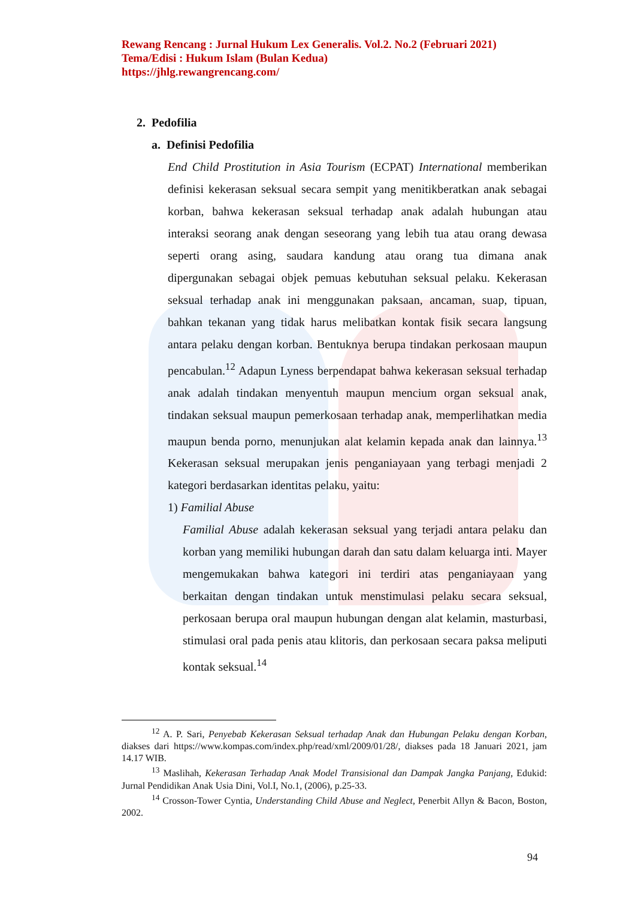Rewang Rencang : Jurnal Hukum Lex Generalis. Vol.2. No.2 (Februari 2021)
Tema/Edisi : Hukum Islam (Bulan Kedua)
https://jhlg.rewangrencang.com/
2. Pedofilia
a. Definisi Pedofilia
End Child Prostitution in Asia Tourism (ECPAT) International memberikan definisi kekerasan seksual secara sempit yang menitikberatkan anak sebagai korban, bahwa kekerasan seksual terhadap anak adalah hubungan atau interaksi seorang anak dengan seseorang yang lebih tua atau orang dewasa seperti orang asing, saudara kandung atau orang tua dimana anak dipergunakan sebagai objek pemuas kebutuhan seksual pelaku. Kekerasan seksual terhadap anak ini menggunakan paksaan, ancaman, suap, tipuan, bahkan tekanan yang tidak harus melibatkan kontak fisik secara langsung antara pelaku dengan korban. Bentuknya berupa tindakan perkosaan maupun pencabulan.<sup>12</sup> Adapun Lyness berpendapat bahwa kekerasan seksual terhadap anak adalah tindakan menyentuh maupun mencium organ seksual anak, tindakan seksual maupun pemerkosaan terhadap anak, memperlihatkan media maupun benda porno, menunjukan alat kelamin kepada anak dan lainnya.<sup>13</sup> Kekerasan seksual merupakan jenis penganiayaan yang terbagi menjadi 2 kategori berdasarkan identitas pelaku, yaitu:
1) Familial Abuse
Familial Abuse adalah kekerasan seksual yang terjadi antara pelaku dan korban yang memiliki hubungan darah dan satu dalam keluarga inti. Mayer mengemukakan bahwa kategori ini terdiri atas penganiayaan yang berkaitan dengan tindakan untuk menstimulasi pelaku secara seksual, perkosaan berupa oral maupun hubungan dengan alat kelamin, masturbasi, stimulasi oral pada penis atau klitoris, dan perkosaan secara paksa meliputi kontak seksual.<sup>14</sup>
<sup>12</sup> A. P. Sari, Penyebab Kekerasan Seksual terhadap Anak dan Hubungan Pelaku dengan Korban, diakses dari https://www.kompas.com/index.php/read/xml/2009/01/28/, diakses pada 18 Januari 2021, jam 14.17 WIB.
<sup>13</sup> Maslihah, Kekerasan Terhadap Anak Model Transisional dan Dampak Jangka Panjang, Edukid: Jurnal Pendidikan Anak Usia Dini, Vol.I, No.1, (2006), p.25-33.
<sup>14</sup> Crosson-Tower Cyntia, Understanding Child Abuse and Neglect, Penerbit Allyn & Bacon, Boston, 2002.
94